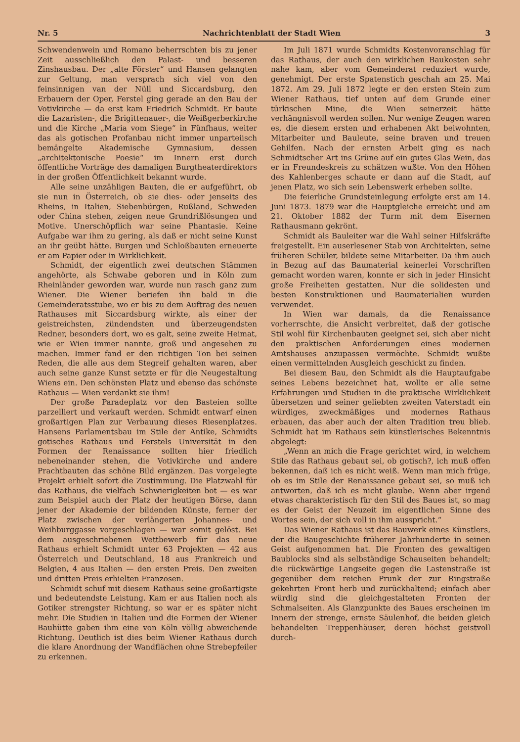Nr. 5 Nachrichtenblatt der Stadt Wien 3
Schwendenwein und Romano beherrschten bis zu jener Zeit ausschließlich den Palast- und besseren Zinshausbau. Der „alte Förster“ und Hansen gelangten zur Geltung, man versprach sich viel von den feinsinnigen van der Nüll und Siccardsburg, den Erbauern der Oper, Ferstel ging gerade an den Bau der Votivkirche — da erst kam Friedrich Schmidt. Er baute die Lazaristen-, die Brigittenauer-, die Weißgerberkirche und die Kirche „Maria vom Siege“ in Fünfhaus, weiter das als gotischen Profanbau nicht immer unparteiisch bemängelte Akademische Gymnasium, dessen „architektonische Poesie“ im Innern erst durch öffentliche Vorträge des damaligen Burgtheaterdirektors in der großen Öffentlichkeit bekannt wurde.
Alle seine unzähligen Bauten, die er aufgeführt, ob sie nun in Österreich, ob sie dies- oder jenseits des Rheins, in Italien, Siebenbürgen, Rußland, Schweden oder China stehen, zeigen neue Grundrißlösungen und Motive. Unerschöpflich war seine Phantasie. Keine Aufgabe war ihm zu gering, als daß er nicht seine Kunst an ihr geübt hätte. Burgen und Schloßbauten erneuerte er am Papier oder in Wirklichkeit.
Schmidt, der eigentlich zwei deutschen Stämmen angehörte, als Schwabe geboren und in Köln zum Rheinländer geworden war, wurde nun rasch ganz zum Wiener. Die Wiener beriefen ihn bald in die Gemeinderatsstube, wo er bis zu dem Auftrag des neuen Rathauses mit Siccardsburg wirkte, als einer der geistreichsten, zündendsten und überzeugendsten Redner, besonders dort, wo es galt, seine zweite Heimat, wie er Wien immer nannte, groß und angesehen zu machen. Immer fand er den richtigen Ton bei seinen Reden, die alle aus dem Stegreif gehalten waren, aber auch seine ganze Kunst setzte er für die Neugestaltung Wiens ein. Den schönsten Platz und ebenso das schönste Rathaus — Wien verdankt sie ihm!
Der große Paradeplatz vor den Basteien sollte parzelliert und verkauft werden. Schmidt entwarf einen großartigen Plan zur Verbauung dieses Riesenplatzes. Hansens Parlamentsbau im Stile der Antike, Schmidts gotisches Rathaus und Ferstels Universität in den Formen der Renaissance sollten hier friedlich nebeneinander stehen, die Votivkirche und andere Prachtbauten das schöne Bild ergänzen. Das vorgelegte Projekt erhielt sofort die Zustimmung. Die Platzwahl für das Rathaus, die vielfach Schwierigkeiten bot — es war zum Beispiel auch der Platz der heutigen Börse, dann jener der Akademie der bildenden Künste, ferner der Platz zwischen der verlängerten Johannes- und Weihburggasse vorgeschlagen — war somit gelöst. Bei dem ausgeschriebenen Wettbewerb für das neue Rathaus erhielt Schmidt unter 63 Projekten — 42 aus Österreich und Deutschland, 18 aus Frankreich und Belgien, 4 aus Italien — den ersten Preis. Den zweiten und dritten Preis erhielten Franzosen.
Schmidt schuf mit diesem Rathaus seine großartigste und bedeutendste Leistung. Kam er aus Italien noch als Gotiker strengster Richtung, so war er es später nicht mehr. Die Studien in Italien und die Formen der Wiener Bauhütte gaben ihm eine von Köln völlig abweichende Richtung. Deutlich ist dies beim Wiener Rathaus durch die klare Anordnung der Wandflächen ohne Strebepfeiler zu erkennen.
Im Juli 1871 wurde Schmidts Kostenvoranschlag für das Rathaus, der auch den wirklichen Baukosten sehr nahe kam, aber vom Gemeinderat reduziert wurde, genehmigt. Der erste Spatenstich geschah am 25. Mai 1872. Am 29. Juli 1872 legte er den ersten Stein zum Wiener Rathaus, tief unten auf dem Grunde einer türkischen Mine, die Wien seinerzeit hätte verhängnisvoll werden sollen. Nur wenige Zeugen waren es, die diesem ersten und erhabenen Akt beiwohnten, Mitarbeiter und Bauleute, seine braven und treuen Gehilfen. Nach der ernsten Arbeit ging es nach Schmidtscher Art ins Grüne auf ein gutes Glas Wein, das er in Freundeskreis zu schätzen wußte. Von den Höhen des Kahlenberges schaute er dann auf die Stadt, auf jenen Platz, wo sich sein Lebenswerk erheben sollte.
Die feierliche Grundsteinlegung erfolgte erst am 14. Juni 1873. 1879 war die Hauptgleiche erreicht und am 21. Oktober 1882 der Turm mit dem Eisernen Rathausmann gekrönt.
Schmidt als Bauleiter war die Wahl seiner Hilfskräfte freigestellt. Ein auserlesener Stab von Architekten, seine früheren Schüler, bildete seine Mitarbeiter. Da ihm auch in Bezug auf das Baumaterial keinerlei Vorschriften gemacht worden waren, konnte er sich in jeder Hinsicht große Freiheiten gestatten. Nur die solidesten und besten Konstruktionen und Baumaterialien wurden verwendet.
In Wien war damals, da die Renaissance vorherrschte, die Ansicht verbreitet, daß der gotische Stil wohl für Kirchenbauten geeignet sei, sich aber nicht den praktischen Anforderungen eines modernen Amtshauses anzupassen vermöchte. Schmidt wußte einen vermittelnden Ausgleich geschickt zu finden.
Bei diesem Bau, den Schmidt als die Hauptaufgabe seines Lebens bezeichnet hat, wollte er alle seine Erfahrungen und Studien in die praktische Wirklichkeit übersetzen und seiner geliebten zweiten Vaterstadt ein würdiges, zweckmäßiges und modernes Rathaus erbauen, das aber auch der alten Tradition treu blieb. Schmidt hat im Rathaus sein künstlerisches Bekenntnis abgelegt:
„Wenn an mich die Frage gerichtet wird, in welchem Stile das Rathaus gebaut sei, ob gotisch?, ich muß offen bekennen, daß ich es nicht weiß. Wenn man mich früge, ob es im Stile der Renaissance gebaut sei, so muß ich antworten, daß ich es nicht glaube. Wenn aber irgend etwas charakteristisch für den Stil des Baues ist, so mag es der Geist der Neuzeit im eigentlichen Sinne des Wortes sein, der sich voll in ihm ausspricht.“
Das Wiener Rathaus ist das Bauwerk eines Künstlers, der die Baugeschichte früherer Jahrhunderte in seinen Geist aufgenommen hat. Die Fronten des gewaltigen Baublocks sind als selbständige Schauseiten behandelt; die rückwärtige Langseite gegen die Lastenstraße ist gegenüber dem reichen Prunk der zur Ringstraße gekehrten Front herb und zurückhaltend; einfach aber würdig sind die gleichgestalteten Fronten der Schmalseiten. Als Glanzpunkte des Baues erscheinen im Innern der strenge, ernste Säulenhof, die beiden gleich behandelten Treppenhäuser, deren höchst geistvoll durch-